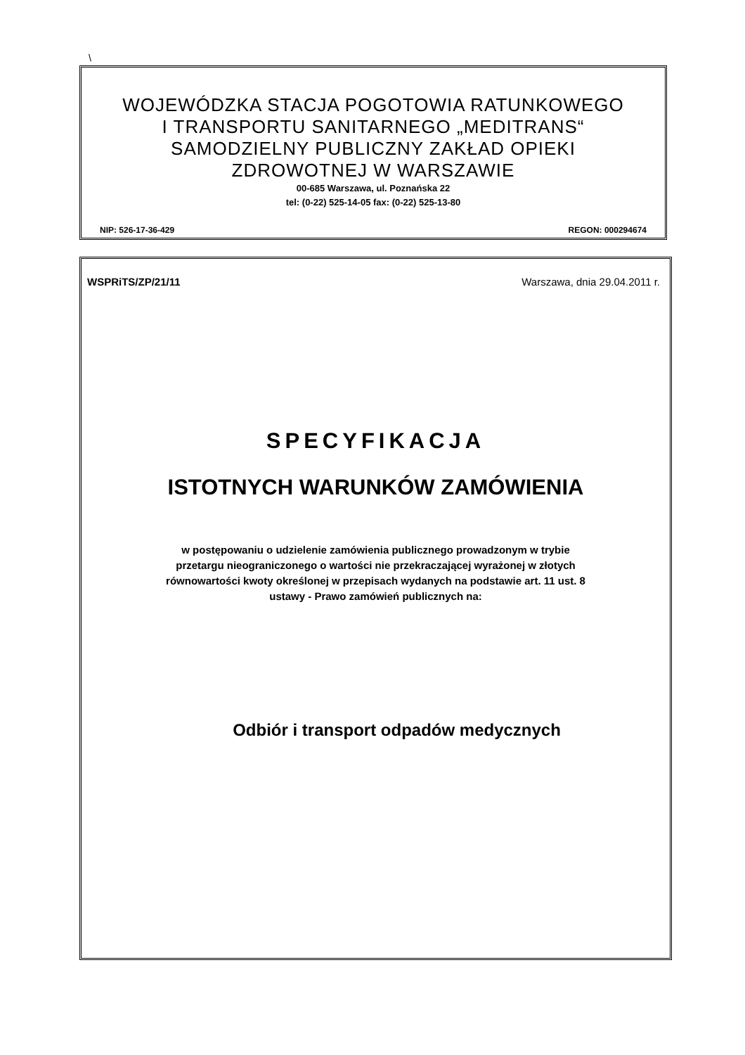\
WOJEWÓDZKA STACJA POGOTOWIA RATUNKOWEGO
I TRANSPORTU SANITARNEGO „MEDITRANS“
SAMODZIELNY PUBLICZNY ZAKŁAD OPIEKI
ZDROWOTNEJ W WARSZAWIE
00-685 Warszawa, ul. Poznańska 22
tel: (0-22) 525-14-05 fax: (0-22) 525-13-80
NIP: 526-17-36-429 REGON: 000294674
WSPRiTS/ZP/21/11 Warszawa, dnia 29.04.2011 r.
SPECYFIKACJA
ISTOTNYCH WARUNKÓW ZAMÓWIENIA
w postępowaniu o udzielenie zamówienia publicznego prowadzonym w trybie
przetargu nieograniczonego o wartości nie przekraczającej wyrażonej w złotych
równowartości kwoty określonej w przepisach wydanych na podstawie art. 11 ust. 8
ustawy - Prawo zamówień publicznych na:
Odbiór i transport odpadów medycznych